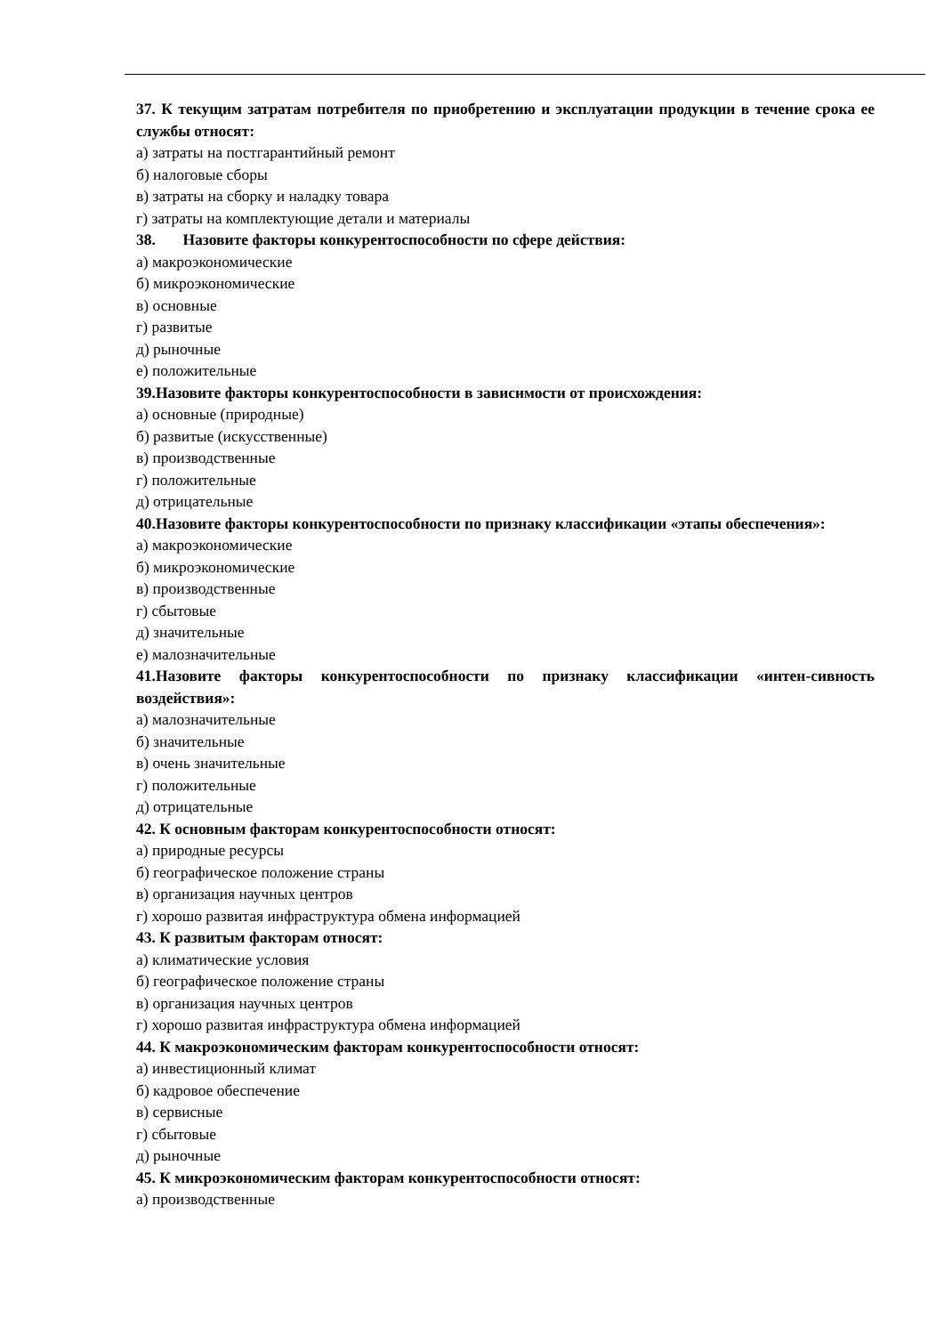37. К текущим затратам потребителя по приобретению и эксплуатации продукции в течение срока ее службы относят:
а) затраты на постгарантийный ремонт
б) налоговые сборы
в) затраты на сборку и наладку товара
г) затраты на комплектующие детали и материалы
38. Назовите факторы конкурентоспособности по сфере действия:
а) макроэкономические
б) микроэкономические
в) основные
г) развитые
д) рыночные
е) положительные
39.Назовите факторы конкурентоспособности в зависимости от происхождения:
а) основные (природные)
б) развитые (искусственные)
в) производственные
г) положительные
д) отрицательные
40.Назовите факторы конкурентоспособности по признаку классификации «этапы обеспечения»:
а) макроэкономические
б) микроэкономические
в) производственные
г) сбытовые
д) значительные
е) малозначительные
41.Назовите факторы конкурентоспособности по признаку классификации «интен-сивность воздействия»:
а) малозначительные
б) значительные
в) очень значительные
г) положительные
д) отрицательные
42. К основным факторам конкурентоспособности относят:
а) природные ресурсы
б) географическое положение страны
в) организация научных центров
г) хорошо развитая инфраструктура обмена информацией
43. К развитым факторам относят:
а) климатические условия
б) географическое положение страны
в) организация научных центров
г) хорошо развитая инфраструктура обмена информацией
44. К макроэкономическим факторам конкурентоспособности относят:
а) инвестиционный климат
б) кадровое обеспечение
в) сервисные
г) сбытовые
д) рыночные
45. К микроэкономическим факторам конкурентоспособности относят:
а) производственные